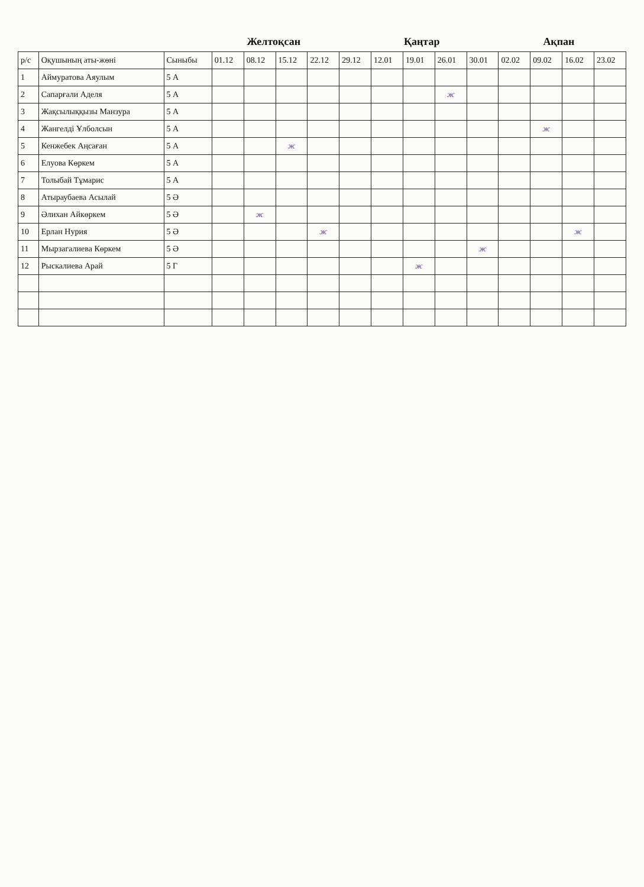Желтоқсан Қаңтар Ақпан
| р/с | Оқушының аты-жөні | Сыныбы | 01.12 | 08.12 | 15.12 | 22.12 | 29.12 | 12.01 | 19.01 | 26.01 | 30.01 | 02.02 | 09.02 | 16.02 | 23.02 |
| --- | --- | --- | --- | --- | --- | --- | --- | --- | --- | --- | --- | --- | --- | --- | --- |
| 1 | Аймуратова Аяулым | 5 А | | | | | | | | | | | | | |
| 2 | Сапарғали Аделя | 5 А | | | | | | | | ж | | | | | |
| 3 | Жақсылыққызы Манзура | 5 А | | | | | | | | | | | | | |
| 4 | Жангелді Ұлболсын | 5 А | | | | | | | | | | | ж | | |
| 5 | Кенжебек Аңсаған | 5 А | | | ж | | | | | | | | | | |
| 6 | Елуова Көркем | 5 А | | | | | | | | | | | | | |
| 7 | Толыбай Тұмарис | 5 А | | | | | | | | | | | | | |
| 8 | Атыраубаева Асылай | 5 Ә | | | | | | | | | | | | | |
| 9 | Әлихан Айкөркем | 5 Ә | | ж | | | | | | | | | | | |
| 10 | Ерлан Нурия | 5 Ә | | | | ж | | | | | | | | ж | |
| 11 | Мырзагалиева Көркем | 5 Ә | | | | | | | | | ж | | | | |
| 12 | Рыскалиева Арай | 5 Г | | | | | | | ж | | | | | | |